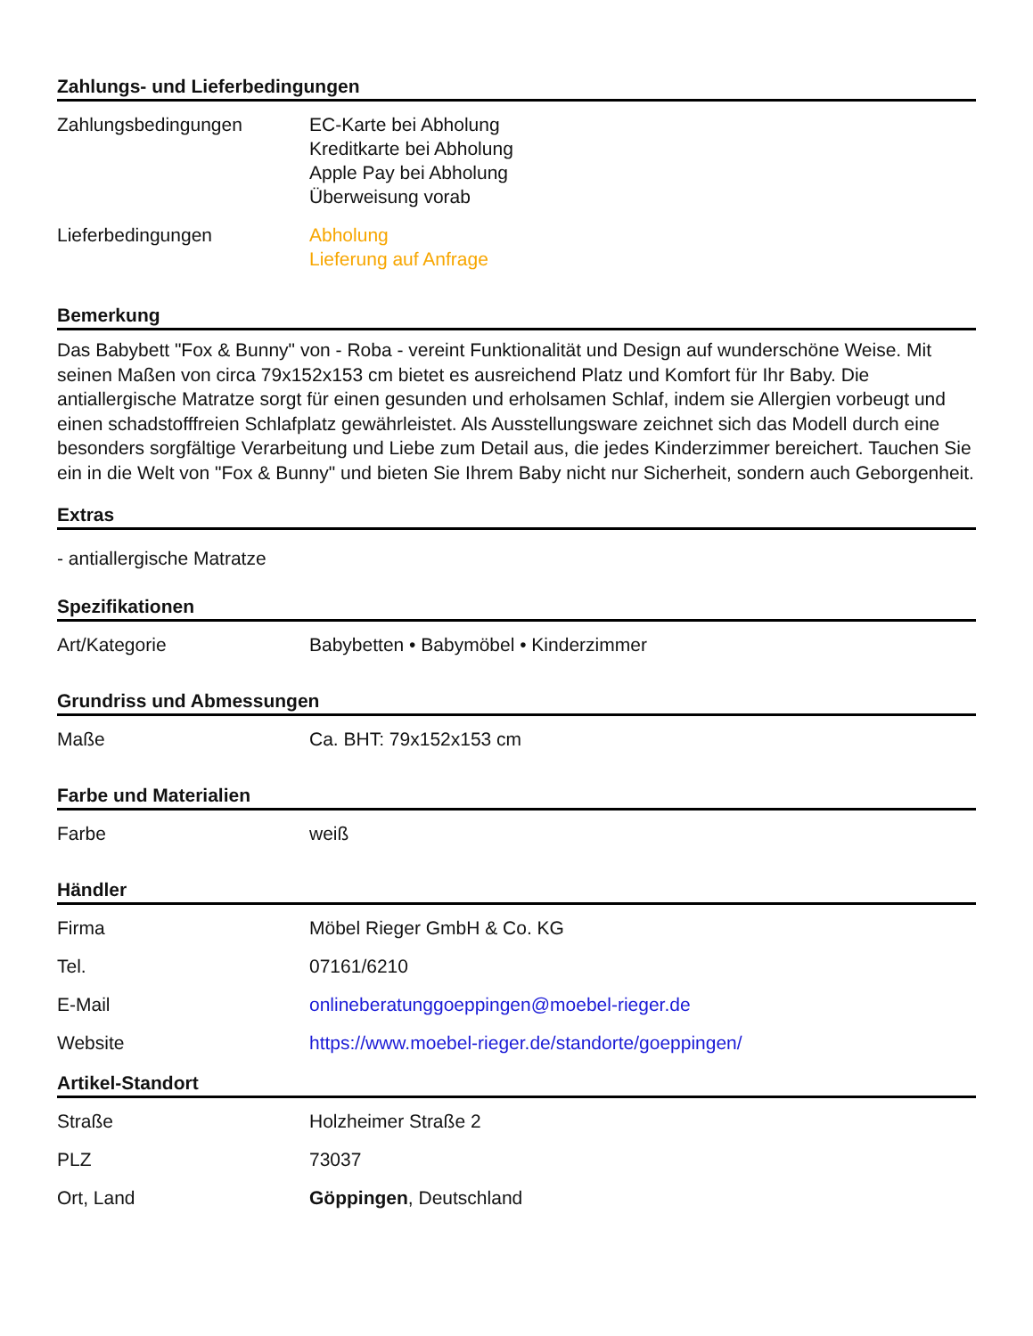Zahlungs- und Lieferbedingungen
| Zahlungsbedingungen | EC-Karte bei Abholung Kreditkarte bei Abholung Apple Pay bei Abholung Überweisung vorab |
| Lieferbedingungen | Abholung Lieferung auf Anfrage |
Bemerkung
Das Babybett "Fox & Bunny" von - Roba - vereint Funktionalität und Design auf wunderschöne Weise. Mit seinen Maßen von circa 79x152x153 cm bietet es ausreichend Platz und Komfort für Ihr Baby. Die antiallergische Matratze sorgt für einen gesunden und erholsamen Schlaf, indem sie Allergien vorbeugt und einen schadstofffreien Schlafplatz gewährleistet. Als Ausstellungsware zeichnet sich das Modell durch eine besonders sorgfältige Verarbeitung und Liebe zum Detail aus, die jedes Kinderzimmer bereichert. Tauchen Sie ein in die Welt von "Fox & Bunny" und bieten Sie Ihrem Baby nicht nur Sicherheit, sondern auch Geborgenheit.
Extras
- antiallergische Matratze
Spezifikationen
| Art/Kategorie | Babybetten • Babymöbel • Kinderzimmer |
Grundriss und Abmessungen
| Maße | Ca. BHT: 79x152x153 cm |
Farbe und Materialien
| Farbe | weiß |
Händler
| Firma | Möbel Rieger GmbH & Co. KG |
| Tel. | 07161/6210 |
| E-Mail | onlineberatunggoeppingen@moebel-rieger.de |
| Website | https://www.moebel-rieger.de/standorte/goeppingen/ |
Artikel-Standort
| Straße | Holzheimer Straße 2 |
| PLZ | 73037 |
| Ort, Land | Göppingen , Deutschland |